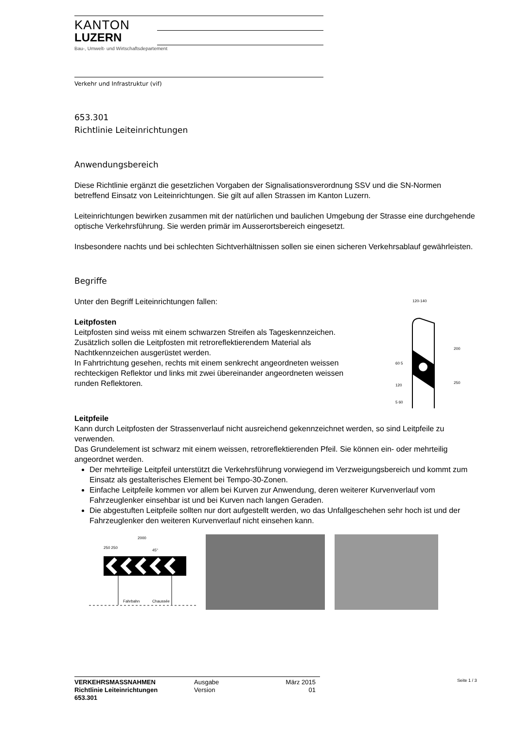KANTON
LUZERN
Bau-, Umwelt- und Wirtschaftsdepartement
Verkehr und Infrastruktur (vif)
653.301
Richtlinie Leiteinrichtungen
Anwendungsbereich
Diese Richtlinie ergänzt die gesetzlichen Vorgaben der Signalisationsverordnung SSV und die SN-Normen betreffend Einsatz von Leiteinrichtungen. Sie gilt auf allen Strassen im Kanton Luzern.
Leiteinrichtungen bewirken zusammen mit der natürlichen und baulichen Umgebung der Strasse eine durchgehende optische Verkehrsführung. Sie werden primär im Ausserortsbereich eingesetzt.
Insbesondere nachts und bei schlechten Sichtverhältnissen sollen sie einen sicheren Verkehrsablauf gewährleisten.
Begriffe
Unter den Begriff Leiteinrichtungen fallen:
Leitpfosten
Leitpfosten sind weiss mit einem schwarzen Streifen als Tageskennzeichen. Zusätzlich sollen die Leitpfosten mit retroreflektierendem Material als Nachtkennzeichen ausgerüstet werden.
In Fahrtrichtung gesehen, rechts mit einem senkrecht angeordneten weissen rechteckigen Reflektor und links mit zwei übereinander angeordneten weissen runden Reflektoren.
120-140
200
250
60 5
120
5 60
Leitpfeile
Kann durch Leitpfosten der Strassenverlauf nicht ausreichend gekennzeichnet werden, so sind Leitpfeile zu verwenden.
Das Grundelement ist schwarz mit einem weissen, retroreflektierenden Pfeil. Sie können ein- oder mehrteilig angeordnet werden.
Der mehrteilige Leitpfeil unterstützt die Verkehrsführung vorwiegend im Verzweigungsbereich und kommt zum Einsatz als gestalterisches Element bei Tempo-30-Zonen.
Einfache Leitpfeile kommen vor allem bei Kurven zur Anwendung, deren weiterer Kurvenverlauf vom Fahrzeuglenker einsehbar ist und bei Kurven nach langen Geraden.
Die abgestuften Leitpfeile sollten nur dort aufgestellt werden, wo das Unfallgeschehen sehr hoch ist und der Fahrzeuglenker den weiteren Kurvenverlauf nicht einsehen kann.
2000
250 250
45°
Fahrbahn
Chaussée
VERKEHRSMASSNAHMEN
Richtlinie Leiteinrichtungen
653.301
Ausgabe
Version
März 2015
01
Seite 1 / 3